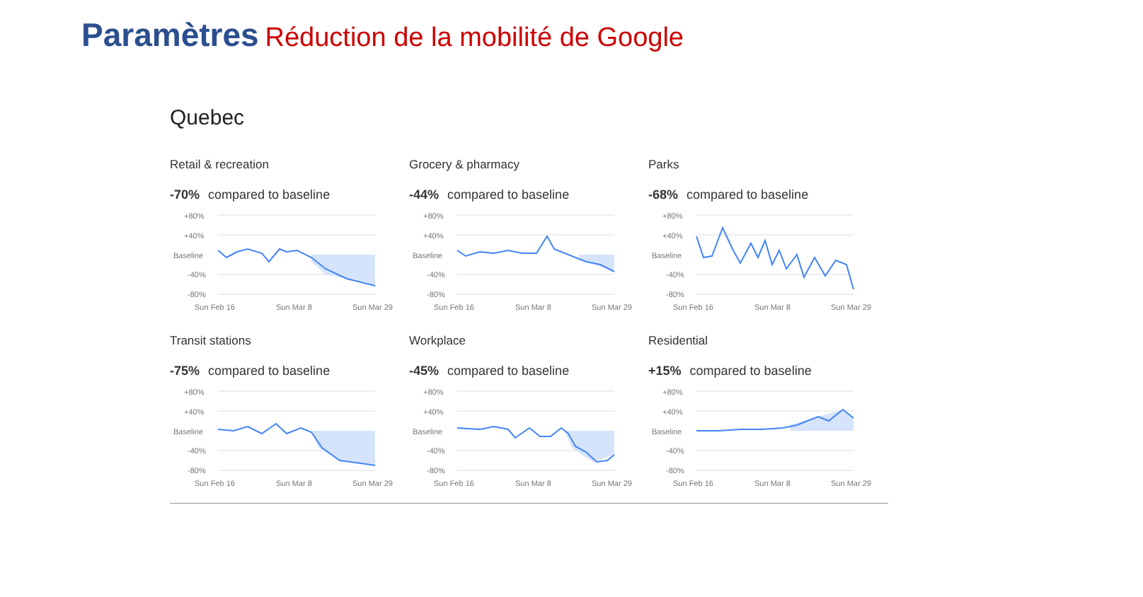Paramètres Réduction de la mobilité de Google
Quebec
Retail & recreation
-70% compared to baseline
+80%
+40%
Baseline
-40%
-80%
Sun Feb 16
Sun Mar 8
Sun Mar 29
Grocery & pharmacy
-44% compared to baseline
+80%
+40%
Baseline
-40%
-80%
Sun Feb 16
Sun Mar 8
Sun Mar 29
Parks
-68% compared to baseline
+80%
+40%
Baseline
-40%
-80%
Sun Feb 16
Sun Mar 8
Sun Mar 29
Transit stations
-75% compared to baseline
+80%
+40%
Baseline
-40%
-80%
Sun Feb 16
Sun Mar 8
Sun Mar 29
Workplace
-45% compared to baseline
+80%
+40%
Baseline
-40%
-80%
Sun Feb 16
Sun Mar 8
Sun Mar 29
Residential
+15% compared to baseline
+80%
+40%
Baseline
-40%
-80%
Sun Feb 16
Sun Mar 8
Sun Mar 29